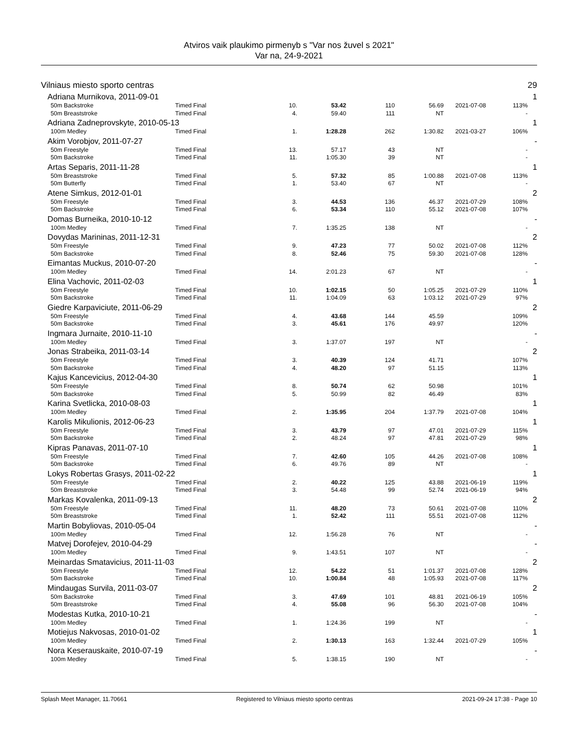Atviros vaik plaukimo pirmenyb s "Var nos žuvel s 2021"
Var na, 24-9-2021
| Vilniaus miesto sporto centras | | | | | | | | | 29 |
| Adriana Murnikova, 2011-09-01 | | | | | | | | | 1 |
| | 50m Backstroke | Timed Final | 10. | 53.42 | 110 | 56.69 | 2021-07-08 | 113% | |
| | 50m Breaststroke | Timed Final | 4. | 59.40 | 111 | NT | | - | |
| Adriana Zadneprovskyte, 2010-05-13 | | | | | | | | | 1 |
| | 100m Medley | Timed Final | 1. | 1:28.28 | 262 | 1:30.82 | 2021-03-27 | 106% | |
| Akim Vorobjov, 2011-07-27 | | | | | | | | | - |
| | 50m Freestyle | Timed Final | 13. | 57.17 | 43 | NT | | - | |
| | 50m Backstroke | Timed Final | 11. | 1:05.30 | 39 | NT | | - | |
| Artas Separis, 2011-11-28 | | | | | | | | | 1 |
| | 50m Breaststroke | Timed Final | 5. | 57.32 | 85 | 1:00.88 | 2021-07-08 | 113% | |
| | 50m Butterfly | Timed Final | 1. | 53.40 | 67 | NT | | - | |
| Atene Simkus, 2012-01-01 | | | | | | | | | 2 |
| | 50m Freestyle | Timed Final | 3. | 44.53 | 136 | 46.37 | 2021-07-29 | 108% | |
| | 50m Backstroke | Timed Final | 6. | 53.34 | 110 | 55.12 | 2021-07-08 | 107% | |
| Domas Burneika, 2010-10-12 | | | | | | | | | - |
| | 100m Medley | Timed Final | 7. | 1:35.25 | 138 | NT | | - | |
| Dovydas Marininas, 2011-12-31 | | | | | | | | | 2 |
| | 50m Freestyle | Timed Final | 9. | 47.23 | 77 | 50.02 | 2021-07-08 | 112% | |
| | 50m Backstroke | Timed Final | 8. | 52.46 | 75 | 59.30 | 2021-07-08 | 128% | |
| Eimantas Muckus, 2010-07-20 | | | | | | | | | - |
| | 100m Medley | Timed Final | 14. | 2:01.23 | 67 | NT | | - | |
| Elina Vachovic, 2011-02-03 | | | | | | | | | 1 |
| | 50m Freestyle | Timed Final | 10. | 1:02.15 | 50 | 1:05.25 | 2021-07-29 | 110% | |
| | 50m Backstroke | Timed Final | 11. | 1:04.09 | 63 | 1:03.12 | 2021-07-29 | 97% | |
| Giedre Karpaviciute, 2011-06-29 | | | | | | | | | 2 |
| | 50m Freestyle | Timed Final | 4. | 43.68 | 144 | 45.59 | | 109% | |
| | 50m Backstroke | Timed Final | 3. | 45.61 | 176 | 49.97 | | 120% | |
| Ingmara Jurnaite, 2010-11-10 | | | | | | | | | - |
| | 100m Medley | Timed Final | 3. | 1:37.07 | 197 | NT | | - | |
| Jonas Strabeika, 2011-03-14 | | | | | | | | | 2 |
| | 50m Freestyle | Timed Final | 3. | 40.39 | 124 | 41.71 | | 107% | |
| | 50m Backstroke | Timed Final | 4. | 48.20 | 97 | 51.15 | | 113% | |
| Kajus Kancevicius, 2012-04-30 | | | | | | | | | 1 |
| | 50m Freestyle | Timed Final | 8. | 50.74 | 62 | 50.98 | | 101% | |
| | 50m Backstroke | Timed Final | 5. | 50.99 | 82 | 46.49 | | 83% | |
| Karina Svetlicka, 2010-08-03 | | | | | | | | | 1 |
| | 100m Medley | Timed Final | 2. | 1:35.95 | 204 | 1:37.79 | 2021-07-08 | 104% | |
| Karolis Mikulionis, 2012-06-23 | | | | | | | | | 1 |
| | 50m Freestyle | Timed Final | 3. | 43.79 | 97 | 47.01 | 2021-07-29 | 115% | |
| | 50m Backstroke | Timed Final | 2. | 48.24 | 97 | 47.81 | 2021-07-29 | 98% | |
| Kipras Panavas, 2011-07-10 | | | | | | | | | 1 |
| | 50m Freestyle | Timed Final | 7. | 42.60 | 105 | 44.26 | 2021-07-08 | 108% | |
| | 50m Backstroke | Timed Final | 6. | 49.76 | 89 | NT | | - | |
| Lokys Robertas Grasys, 2011-02-22 | | | | | | | | | 1 |
| | 50m Freestyle | Timed Final | 2. | 40.22 | 125 | 43.88 | 2021-06-19 | 119% | |
| | 50m Breaststroke | Timed Final | 3. | 54.48 | 99 | 52.74 | 2021-06-19 | 94% | |
| Markas Kovalenka, 2011-09-13 | | | | | | | | | 2 |
| | 50m Freestyle | Timed Final | 11. | 48.20 | 73 | 50.61 | 2021-07-08 | 110% | |
| | 50m Breaststroke | Timed Final | 1. | 52.42 | 111 | 55.51 | 2021-07-08 | 112% | |
| Martin Bobyliovas, 2010-05-04 | | | | | | | | | - |
| | 100m Medley | Timed Final | 12. | 1:56.28 | 76 | NT | | - | |
| Matvej Dorofejev, 2010-04-29 | | | | | | | | | - |
| | 100m Medley | Timed Final | 9. | 1:43.51 | 107 | NT | | - | |
| Meinardas Smatavicius, 2011-11-03 | | | | | | | | | 2 |
| | 50m Freestyle | Timed Final | 12. | 54.22 | 51 | 1:01.37 | 2021-07-08 | 128% | |
| | 50m Backstroke | Timed Final | 10. | 1:00.84 | 48 | 1:05.93 | 2021-07-08 | 117% | |
| Mindaugas Survila, 2011-03-07 | | | | | | | | | 2 |
| | 50m Backstroke | Timed Final | 3. | 47.69 | 101 | 48.81 | 2021-06-19 | 105% | |
| | 50m Breaststroke | Timed Final | 4. | 55.08 | 96 | 56.30 | 2021-07-08 | 104% | |
| Modestas Kutka, 2010-10-21 | | | | | | | | | - |
| | 100m Medley | Timed Final | 1. | 1:24.36 | 199 | NT | | - | |
| Motiejus Nakvosas, 2010-01-02 | | | | | | | | | 1 |
| | 100m Medley | Timed Final | 2. | 1:30.13 | 163 | 1:32.44 | 2021-07-29 | 105% | |
| Nora Keserauskaite, 2010-07-19 | | | | | | | | | - |
| | 100m Medley | Timed Final | 5. | 1:38.15 | 190 | NT | | - | |
Splash Meet Manager, 11.70661 Registered to Vilniaus miesto sporto centras 2021-09-24 17:38 - Page 10